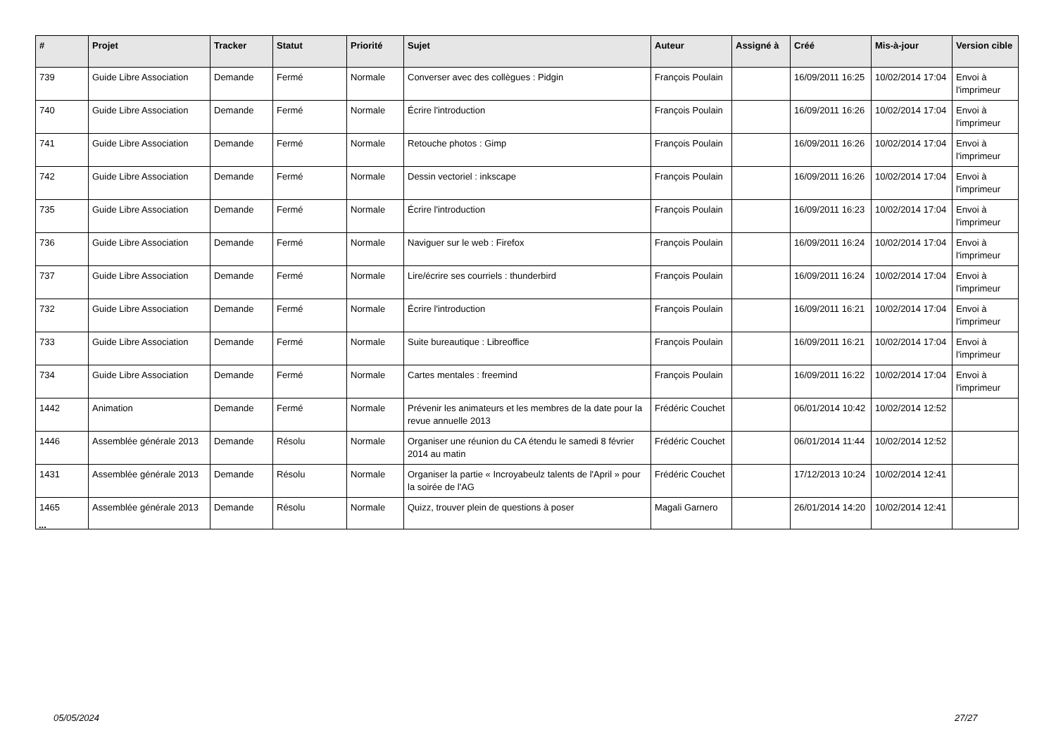| # | Projet | Tracker | Statut | Priorité | Sujet | Auteur | Assigné à | Créé | Mis-à-jour | Version cible |
| --- | --- | --- | --- | --- | --- | --- | --- | --- | --- | --- |
| 739 | Guide Libre Association | Demande | Fermé | Normale | Converser avec des collègues : Pidgin | François Poulain | | 16/09/2011 16:25 | 10/02/2014 17:04 | Envoi à l'imprimeur |
| 740 | Guide Libre Association | Demande | Fermé | Normale | Écrire l'introduction | François Poulain | | 16/09/2011 16:26 | 10/02/2014 17:04 | Envoi à l'imprimeur |
| 741 | Guide Libre Association | Demande | Fermé | Normale | Retouche photos : Gimp | François Poulain | | 16/09/2011 16:26 | 10/02/2014 17:04 | Envoi à l'imprimeur |
| 742 | Guide Libre Association | Demande | Fermé | Normale | Dessin vectoriel : inkscape | François Poulain | | 16/09/2011 16:26 | 10/02/2014 17:04 | Envoi à l'imprimeur |
| 735 | Guide Libre Association | Demande | Fermé | Normale | Écrire l'introduction | François Poulain | | 16/09/2011 16:23 | 10/02/2014 17:04 | Envoi à l'imprimeur |
| 736 | Guide Libre Association | Demande | Fermé | Normale | Naviguer sur le web : Firefox | François Poulain | | 16/09/2011 16:24 | 10/02/2014 17:04 | Envoi à l'imprimeur |
| 737 | Guide Libre Association | Demande | Fermé | Normale | Lire/écrire ses courriels : thunderbird | François Poulain | | 16/09/2011 16:24 | 10/02/2014 17:04 | Envoi à l'imprimeur |
| 732 | Guide Libre Association | Demande | Fermé | Normale | Écrire l'introduction | François Poulain | | 16/09/2011 16:21 | 10/02/2014 17:04 | Envoi à l'imprimeur |
| 733 | Guide Libre Association | Demande | Fermé | Normale | Suite bureautique : Libreoffice | François Poulain | | 16/09/2011 16:21 | 10/02/2014 17:04 | Envoi à l'imprimeur |
| 734 | Guide Libre Association | Demande | Fermé | Normale | Cartes mentales : freemind | François Poulain | | 16/09/2011 16:22 | 10/02/2014 17:04 | Envoi à l'imprimeur |
| 1442 | Animation | Demande | Fermé | Normale | Prévenir les animateurs et les membres de la date pour la revue annuelle 2013 | Frédéric Couchet | | 06/01/2014 10:42 | 10/02/2014 12:52 | |
| 1446 | Assemblée générale 2013 | Demande | Résolu | Normale | Organiser une réunion du CA étendu le samedi 8 février 2014 au matin | Frédéric Couchet | | 06/01/2014 11:44 | 10/02/2014 12:52 | |
| 1431 | Assemblée générale 2013 | Demande | Résolu | Normale | Organiser la partie « Incroyabeulz talents de l'April » pour la soirée de l'AG | Frédéric Couchet | | 17/12/2013 10:24 | 10/02/2014 12:41 | |
| 1465 | Assemblée générale 2013 | Demande | Résolu | Normale | Quizz, trouver plein de questions à poser | Magali Garnero | | 26/01/2014 14:20 | 10/02/2014 12:41 | |
...
05/05/2024 27/27